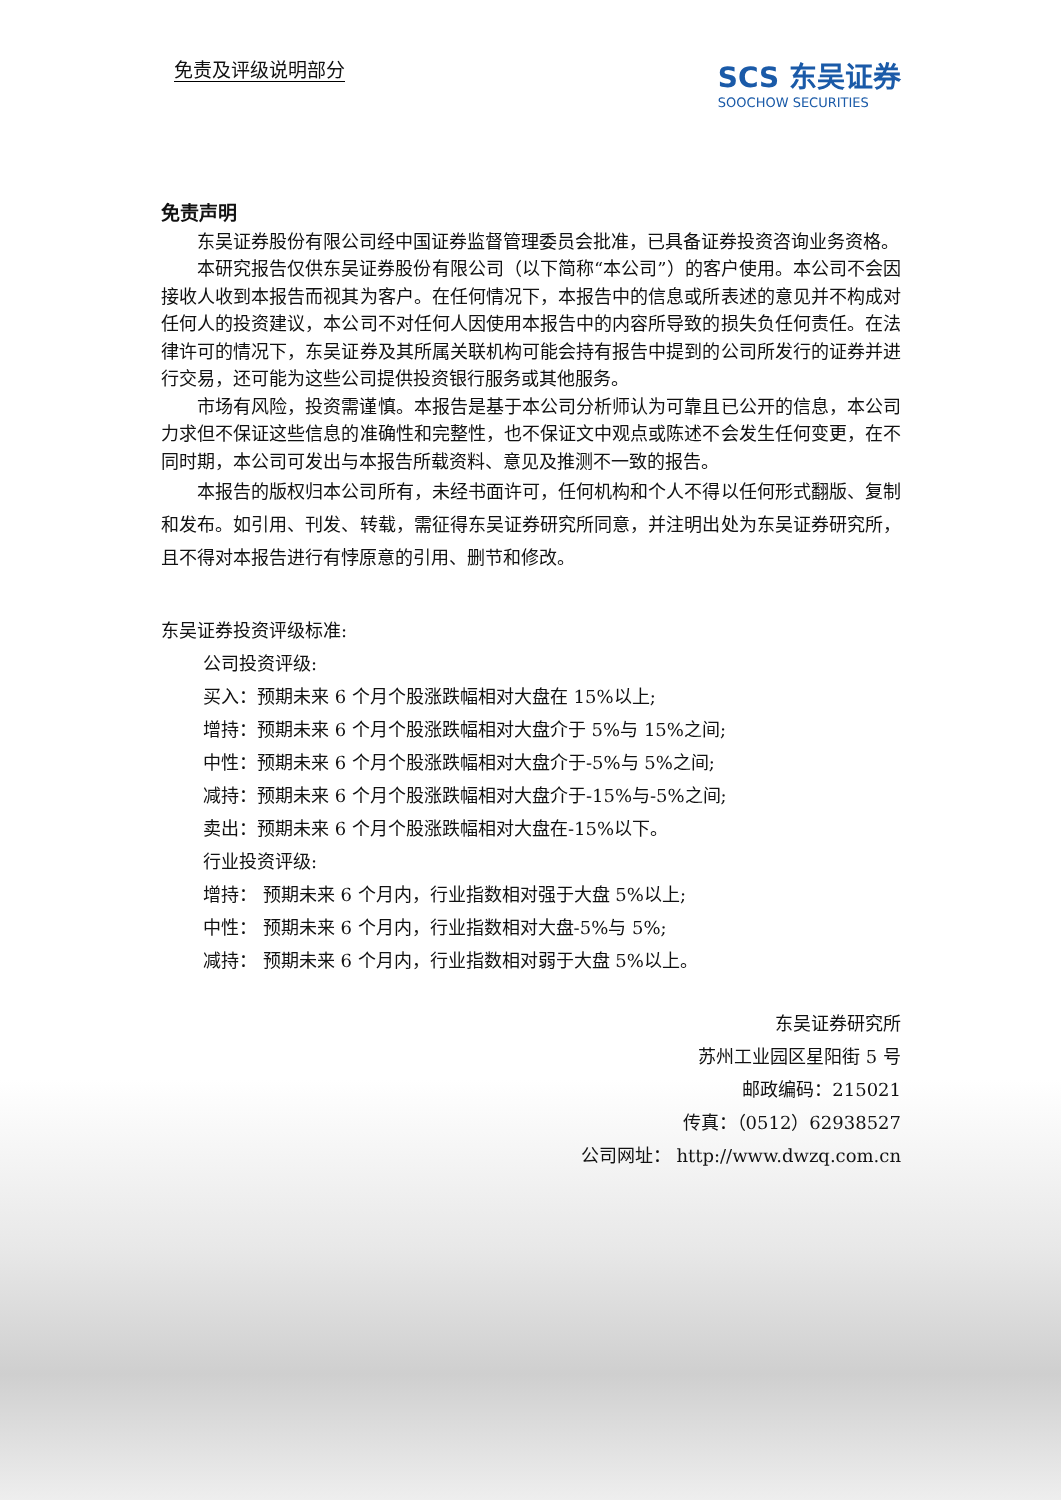免责及评级说明部分
SCS 东吴证券
SOOCHOW SECURITIES
免责声明
东吴证券股份有限公司经中国证券监督管理委员会批准，已具备证券投资咨询业务资格。
本研究报告仅供东吴证券股份有限公司（以下简称“本公司”）的客户使用。本公司不会因接收人收到本报告而视其为客户。在任何情况下，本报告中的信息或所表述的意见并不构成对任何人的投资建议，本公司不对任何人因使用本报告中的内容所导致的损失负任何责任。在法律许可的情况下，东吴证券及其所属关联机构可能会持有报告中提到的公司所发行的证券并进行交易，还可能为这些公司提供投资银行服务或其他服务。
市场有风险，投资需谨慎。本报告是基于本公司分析师认为可靠且已公开的信息，本公司力求但不保证这些信息的准确性和完整性，也不保证文中观点或陈述不会发生任何变更，在不同时期，本公司可发出与本报告所载资料、意见及推测不一致的报告。
本报告的版权归本公司所有，未经书面许可，任何机构和个人不得以任何形式翻版、复制和发布。如引用、刊发、转载，需征得东吴证券研究所同意，并注明出处为东吴证券研究所，且不得对本报告进行有悖原意的引用、删节和修改。
东吴证券投资评级标准:
公司投资评级:
买入：预期未来 6 个月个股涨跌幅相对大盘在 15%以上;
增持：预期未来 6 个月个股涨跌幅相对大盘介于 5%与 15%之间;
中性：预期未来 6 个月个股涨跌幅相对大盘介于-5%与 5%之间;
减持：预期未来 6 个月个股涨跌幅相对大盘介于-15%与-5%之间;
卖出：预期未来 6 个月个股涨跌幅相对大盘在-15%以下。
行业投资评级:
增持： 预期未来 6 个月内，行业指数相对强于大盘 5%以上;
中性： 预期未来 6 个月内，行业指数相对大盘-5%与 5%;
减持： 预期未来 6 个月内，行业指数相对弱于大盘 5%以上。
东吴证券研究所
苏州工业园区星阳街 5 号
邮政编码：215021
传真：（0512）62938527
公司网址： http://www.dwzq.com.cn